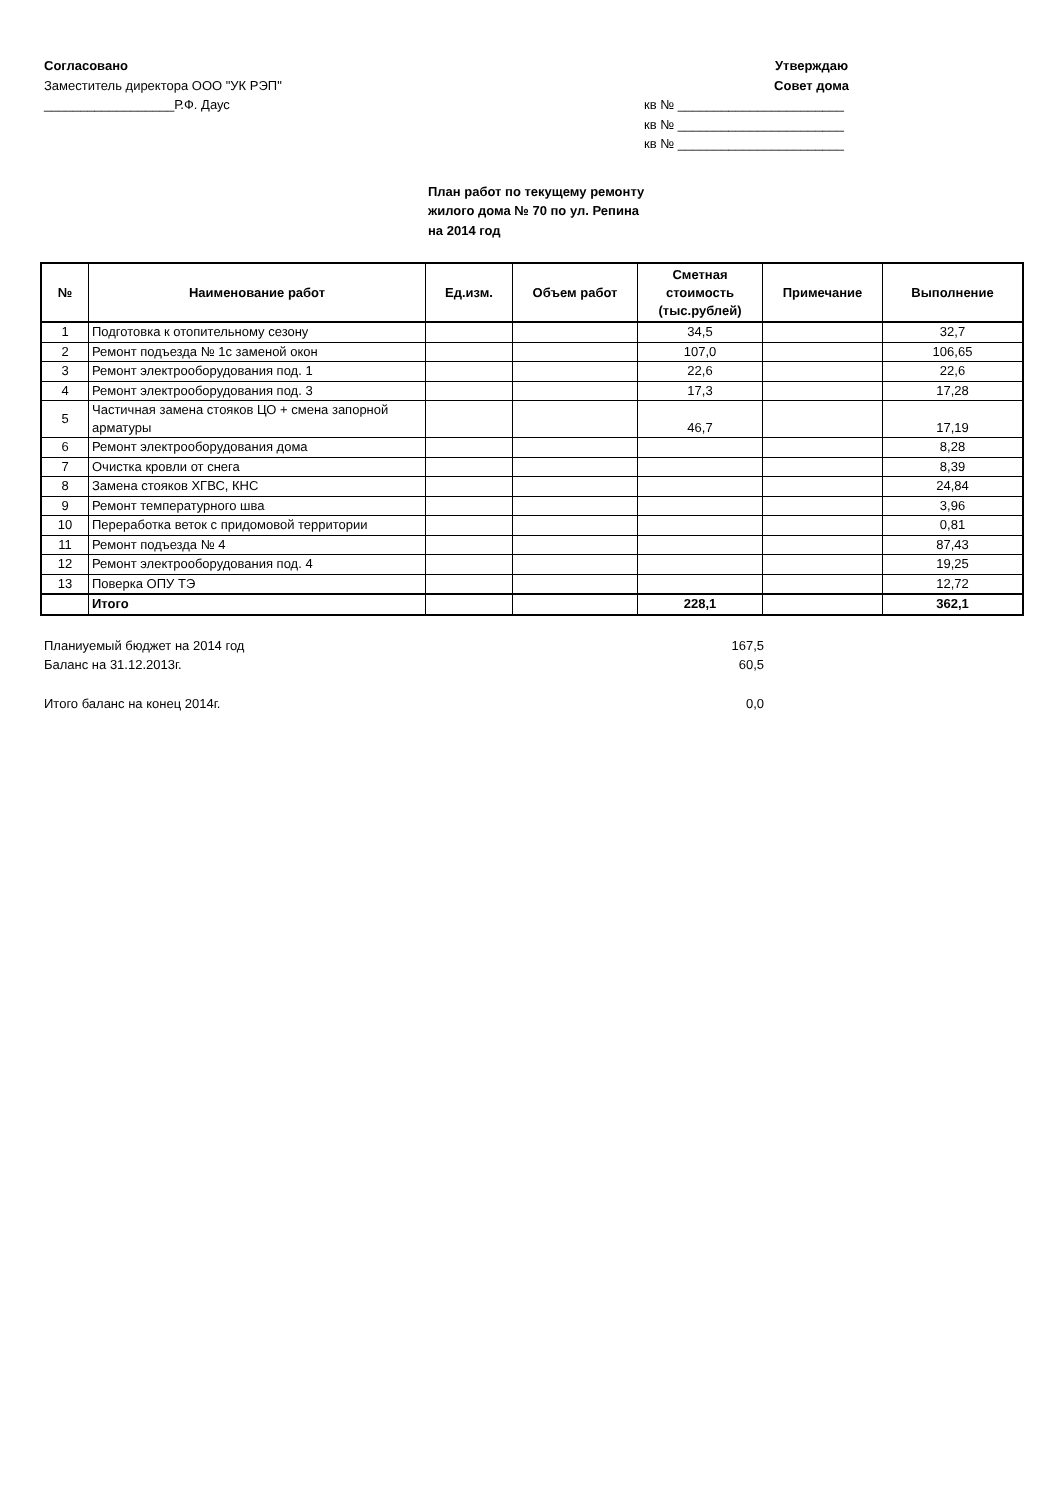Согласовано
Заместитель директора ООО "УК РЭП"
__________________Р.Ф. Даус
Утверждаю
Совет дома
кв № _______________________
кв № _______________________
кв № _______________________
План работ по текущему ремонту
жилого дома № 70 по ул. Репина
на 2014 год
| № | Наименование работ | Ед.изм. | Объем работ | Сметная стоимость (тыс.рублей) | Примечание | Выполнение |
| --- | --- | --- | --- | --- | --- | --- |
| 1 | Подготовка к отопительному сезону | | | 34,5 | | 32,7 |
| 2 | Ремонт подъезда № 1с заменой окон | | | 107,0 | | 106,65 |
| 3 | Ремонт электрооборудования под. 1 | | | 22,6 | | 22,6 |
| 4 | Ремонт электрооборудования под. 3 | | | 17,3 | | 17,28 |
| 5 | Частичная замена стояков ЦО + смена запорной арматуры | | | 46,7 | | 17,19 |
| 6 | Ремонт электрооборудования дома | | | | | 8,28 |
| 7 | Очистка кровли от снега | | | | | 8,39 |
| 8 | Замена стояков ХГВС, КНС | | | | | 24,84 |
| 9 | Ремонт температурного шва | | | | | 3,96 |
| 10 | Переработка веток с придомовой территории | | | | | 0,81 |
| 11 | Ремонт подъезда № 4 | | | | | 87,43 |
| 12 | Ремонт электрооборудования под. 4 | | | | | 19,25 |
| 13 | Поверка ОПУ ТЭ | | | | | 12,72 |
| | Итого | | | 228,1 | | 362,1 |
Планиуемый бюджет на 2014 год 167,5
Баланс на 31.12.2013г. 60,5
Итого баланс на конец 2014г. 0,0